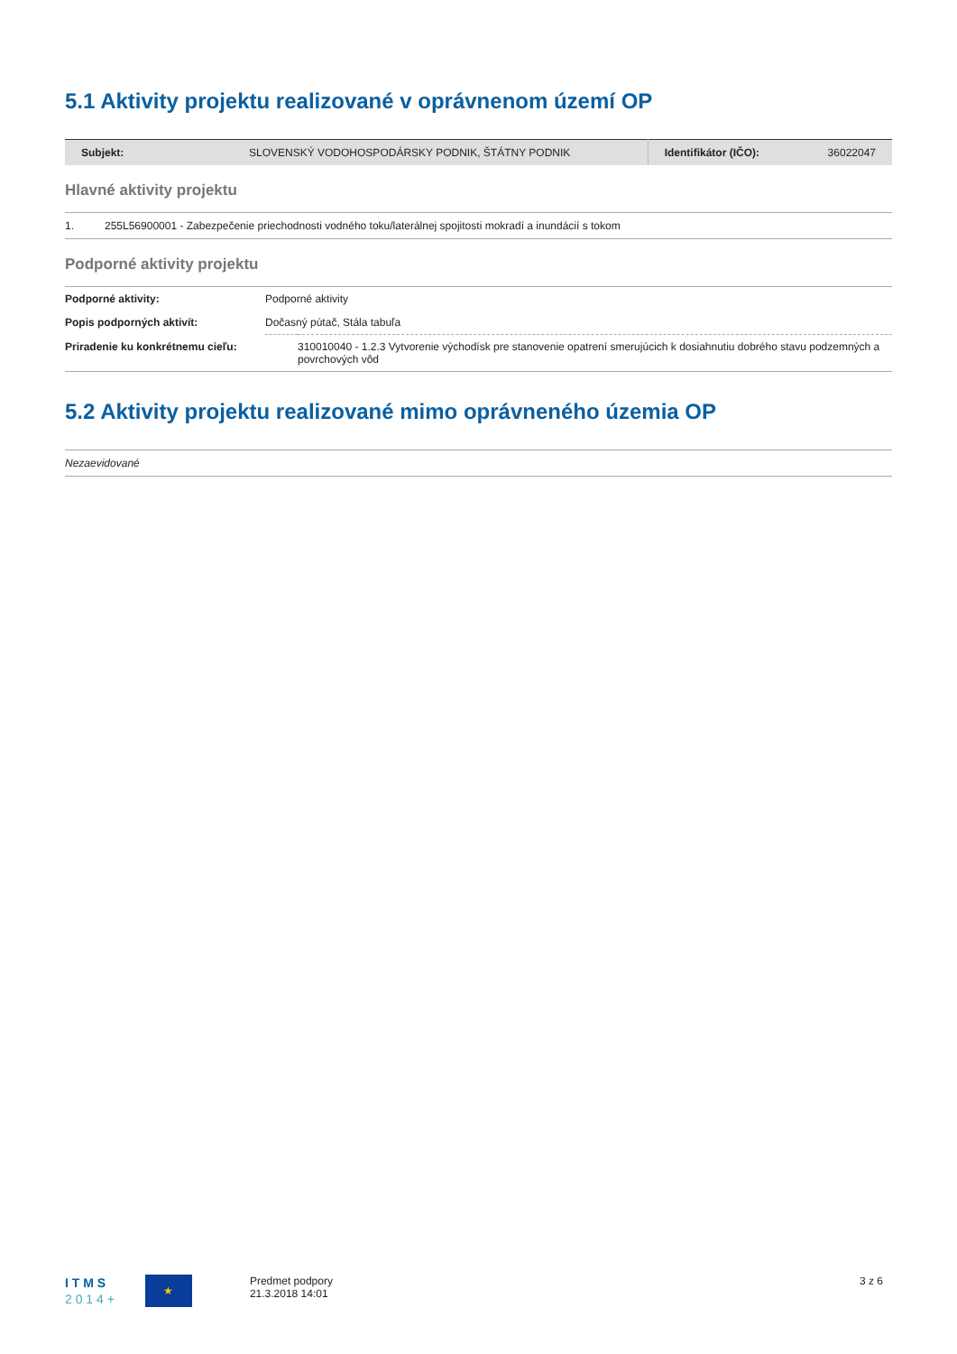5.1 Aktivity projektu realizované v oprávnenom území OP
| Subjekt: | SLOVENSKÝ VODOHOSPODÁRSKY PODNIK, ŠTÁTNY PODNIK | Identifikátor (IČO): | 36022047 |
Hlavné aktivity projektu
| 1. | 255L56900001 - Zabezpečenie priechodnosti vodného toku/laterálnej spojitosti mokradí a inundácií s tokom |
Podporné aktivity projektu
| Podporné aktivity: | Podporné aktivity | |
| Popis podporných aktivít: | Dočasný pútač, Stála tabuľa | |
| Priradenie ku konkrétnemu cieľu: | | 310010040 - 1.2.3 Vytvorenie východísk pre stanovenie opatrení smerujúcich k dosiahnutiu dobrého stavu podzemných a povrchových vôd |
5.2 Aktivity projektu realizované mimo oprávneného územia OP
| Nezaevidované |
I T M S
2 0 1 4 +
★
Predmet podpory
21.3.2018 14:01
3 z 6